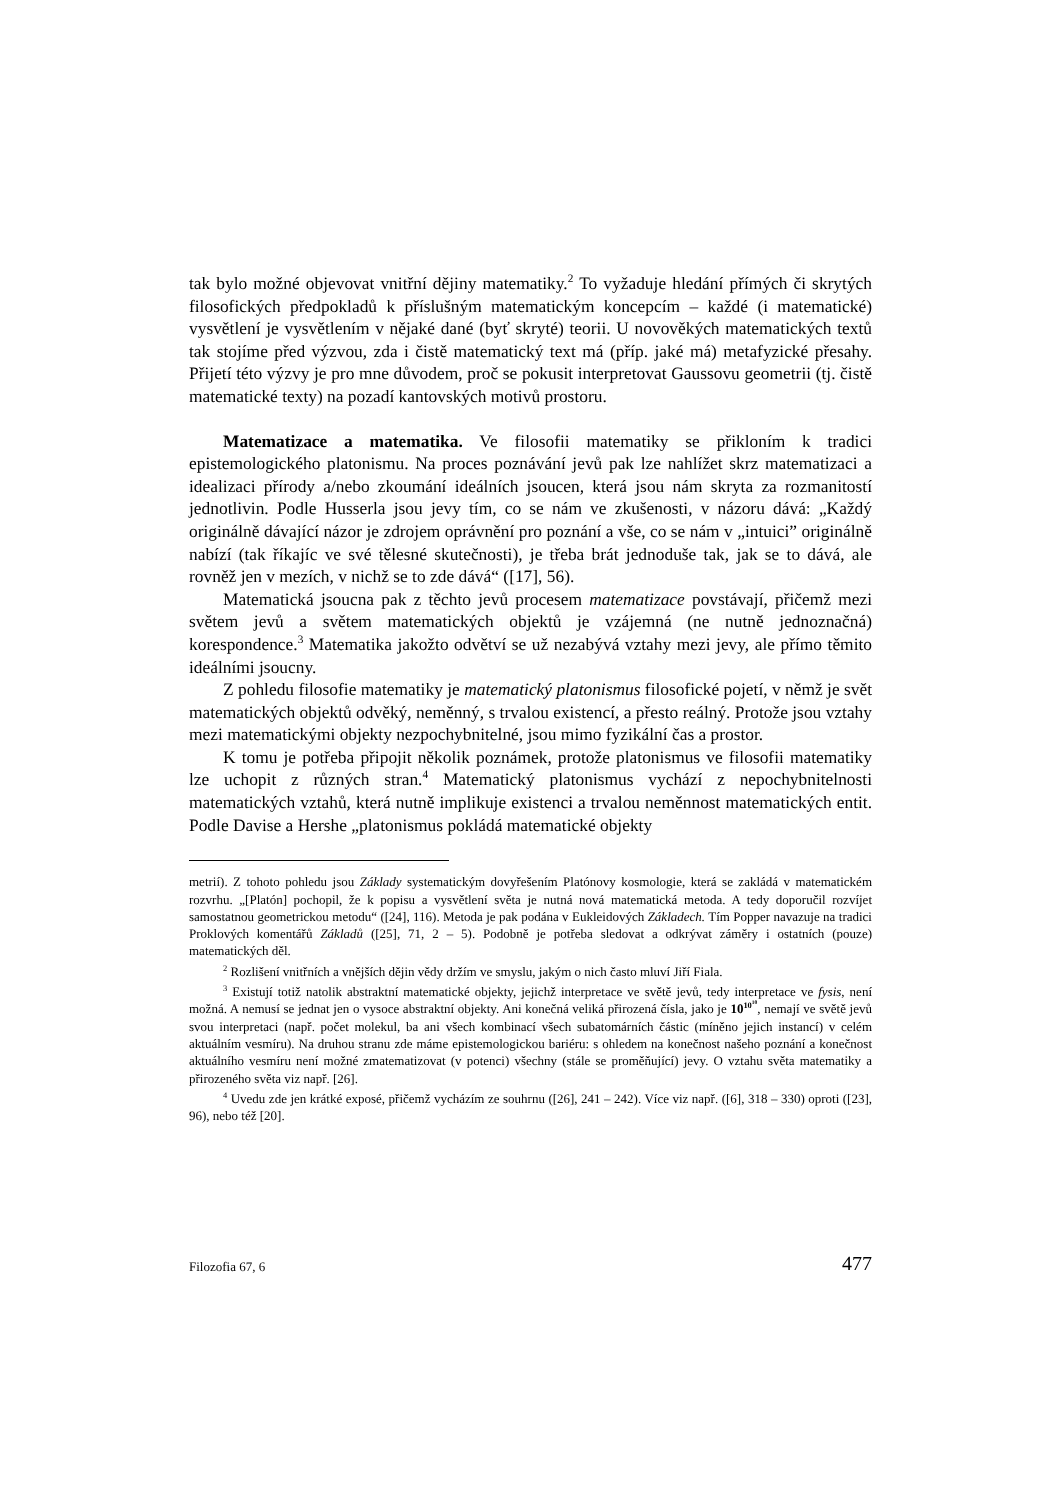tak bylo možné objevovat vnitřní dějiny matematiky.<sup>2</sup> To vyžaduje hledání přímých či skrytých filosofických předpokladů k příslušným matematickým koncepcím – každé (i matematické) vysvětlení je vysvětlením v nějaké dané (byť skryté) teorii. U novověkých matematických textů tak stojíme před výzvou, zda i čistě matematický text má (příp. jaké má) metafyzické přesahy. Přijetí této výzvy je pro mne důvodem, proč se pokusit interpretovat Gaussovu geometrii (tj. čistě matematické texty) na pozadí kantovských motivů prostoru.
Matematizace a matematika. Ve filosofii matematiky se přikloním k tradici epistemologického platonismu. Na proces poznávání jevů pak lze nahlížet skrz matematizaci a idealizaci přírody a/nebo zkoumání ideálních jsoucen, která jsou nám skryta za rozmanitostí jednotlivin. Podle Husserla jsou jevy tím, co se nám ve zkušenosti, v názoru dává: „Každý originálně dávající názor je zdrojem oprávnění pro poznání a vše, co se nám v „intuici” originálně nabízí (tak říkajíc ve své tělesné skutečnosti), je třeba brát jednoduše tak, jak se to dává, ale rovněž jen v mezích, v nichž se to zde dává“ ([17], 56).
Matematická jsoucna pak z těchto jevů procesem matematizace povstávají, přičemž mezi světem jevů a světem matematických objektů je vzájemná (ne nutně jednoznačná) korespondence.<sup>3</sup> Matematika jakožto odvětví se už nezabývá vztahy mezi jevy, ale přímo těmito ideálními jsoucny.
Z pohledu filosofie matematiky je matematický platonismus filosofické pojetí, v němž je svět matematických objektů odvěký, neměnný, s trvalou existencí, a přesto reálný. Protože jsou vztahy mezi matematickými objekty nezpochybnitelné, jsou mimo fyzikální čas a prostor.
K tomu je potřeba připojit několik poznámek, protože platonismus ve filosofii matematiky lze uchopit z různých stran.<sup>4</sup> Matematický platonismus vychází z nepochybnitelnosti matematických vztahů, která nutně implikuje existenci a trvalou neměnnost matematických entit. Podle Davise a Hershe „platonismus pokládá matematické objekty
metrií). Z tohoto pohledu jsou Základy systematickým dovyřešením Platónovy kosmologie, která se zakládá v matematickém rozvrhu. „[Platón] pochopil, že k popisu a vysvětlení světa je nutná nová matematická metoda. A tedy doporučil rozvíjet samostatnou geometrickou metodu“ ([24], 116). Metoda je pak podána v Eukleidových Základech. Tím Popper navazuje na tradici Proklových komentářů Základů ([25], 71, 2 – 5). Podobně je potřeba sledovat a odkrývat záměry i ostatních (pouze) matematických děl.
<sup>2</sup> Rozlišení vnitřních a vnějších dějin vědy držím ve smyslu, jakým o nich často mluví Jiří Fiala.
<sup>3</sup> Existují totiž natolik abstraktní matematické objekty, jejichž interpretace ve světě jevů, tedy interpretace ve fysis, není možná. A nemusí se jednat jen o vysoce abstraktní objekty. Ani konečná veliká přirozená čísla, jako je 10<sup>10<sup>10</sup></sup>, nemají ve světě jevů svou interpretaci (např. počet molekul, ba ani všech kombinací všech subatomárních částic (míněno jejich instancí) v celém aktuálním vesmíru). Na druhou stranu zde máme epistemologickou bariéru: s ohledem na konečnost našeho poznání a konečnost aktuálního vesmíru není možné zmatematizovat (v potenci) všechny (stále se proměňující) jevy. O vztahu světa matematiky a přirozeného světa viz např. [26].
<sup>4</sup> Uvedu zde jen krátké exposé, přičemž vycházím ze souhrnu ([26], 241 – 242). Více viz např. ([6], 318 – 330) oproti ([23], 96), nebo též [20].
Filozofia 67, 6 477